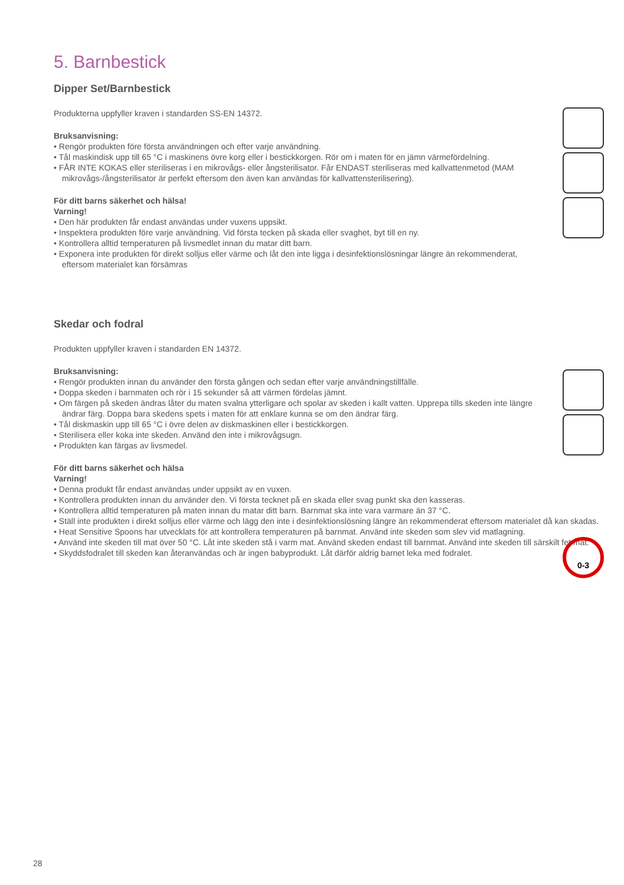0-3
5. Barnbestick
Dipper Set/Barnbestick
Produkterna uppfyller kraven i standarden SS-EN 14372.
Bruksanvisning:
• Rengör produkten före första användningen och efter varje användning.
• Tål maskindisk upp till 65 °C i maskinens övre korg eller i bestickkorgen. Rör om i maten för en jämn värmefördelning.
• FÅR INTE KOKAS eller steriliseras i en mikrovågs- eller ångsterilisator. Får ENDAST steriliseras med kallvattenmetod (MAM mikrovågs-/ångsterilisator är perfekt eftersom den även kan användas för kallvattensterilisering).
För ditt barns säkerhet och hälsa!
Varning!
• Den här produkten får endast användas under vuxens uppsikt.
• Inspektera produkten före varje användning. Vid första tecken på skada eller svaghet, byt till en ny.
• Kontrollera alltid temperaturen på livsmedlet innan du matar ditt barn.
• Exponera inte produkten för direkt solljus eller värme och låt den inte ligga i desinfektionslösningar längre än rekommenderat, eftersom materialet kan försämras
Skedar och fodral
Produkten uppfyller kraven i standarden EN 14372.
Bruksanvisning:
• Rengör produkten innan du använder den första gången och sedan efter varje användningstillfälle.
• Doppa skeden i barnmaten och rör i 15 sekunder så att värmen fördelas jämnt.
• Om färgen på skeden ändras låter du maten svalna ytterligare och spolar av skeden i kallt vatten. Upprepa tills skeden inte längre ändrar färg. Doppa bara skedens spets i maten för att enklare kunna se om den ändrar färg.
• Tål diskmaskin upp till 65 °C i övre delen av diskmaskinen eller i bestickkorgen.
• Sterilisera eller koka inte skeden. Använd den inte i mikrovågsugn.
• Produkten kan färgas av livsmedel.
För ditt barns säkerhet och hälsa
Varning!
• Denna produkt får endast användas under uppsikt av en vuxen.
• Kontrollera produkten innan du använder den. Vi första tecknet på en skada eller svag punkt ska den kasseras.
• Kontrollera alltid temperaturen på maten innan du matar ditt barn. Barnmat ska inte vara varmare än 37 °C.
• Ställ inte produkten i direkt solljus eller värme och lägg den inte i desinfektionslösning längre än rekommenderat eftersom materialet då kan skadas.
• Heat Sensitive Spoons har utvecklats för att kontrollera temperaturen på barnmat. Använd inte skeden som slev vid matlagning.
• Använd inte skeden till mat över 50 °C. Låt inte skeden stå i varm mat. Använd skeden endast till barnmat. Använd inte skeden till särskilt fet mat.
• Skyddsfodralet till skeden kan återanvändas och är ingen babyprodukt. Låt därför aldrig barnet leka med fodralet.
28